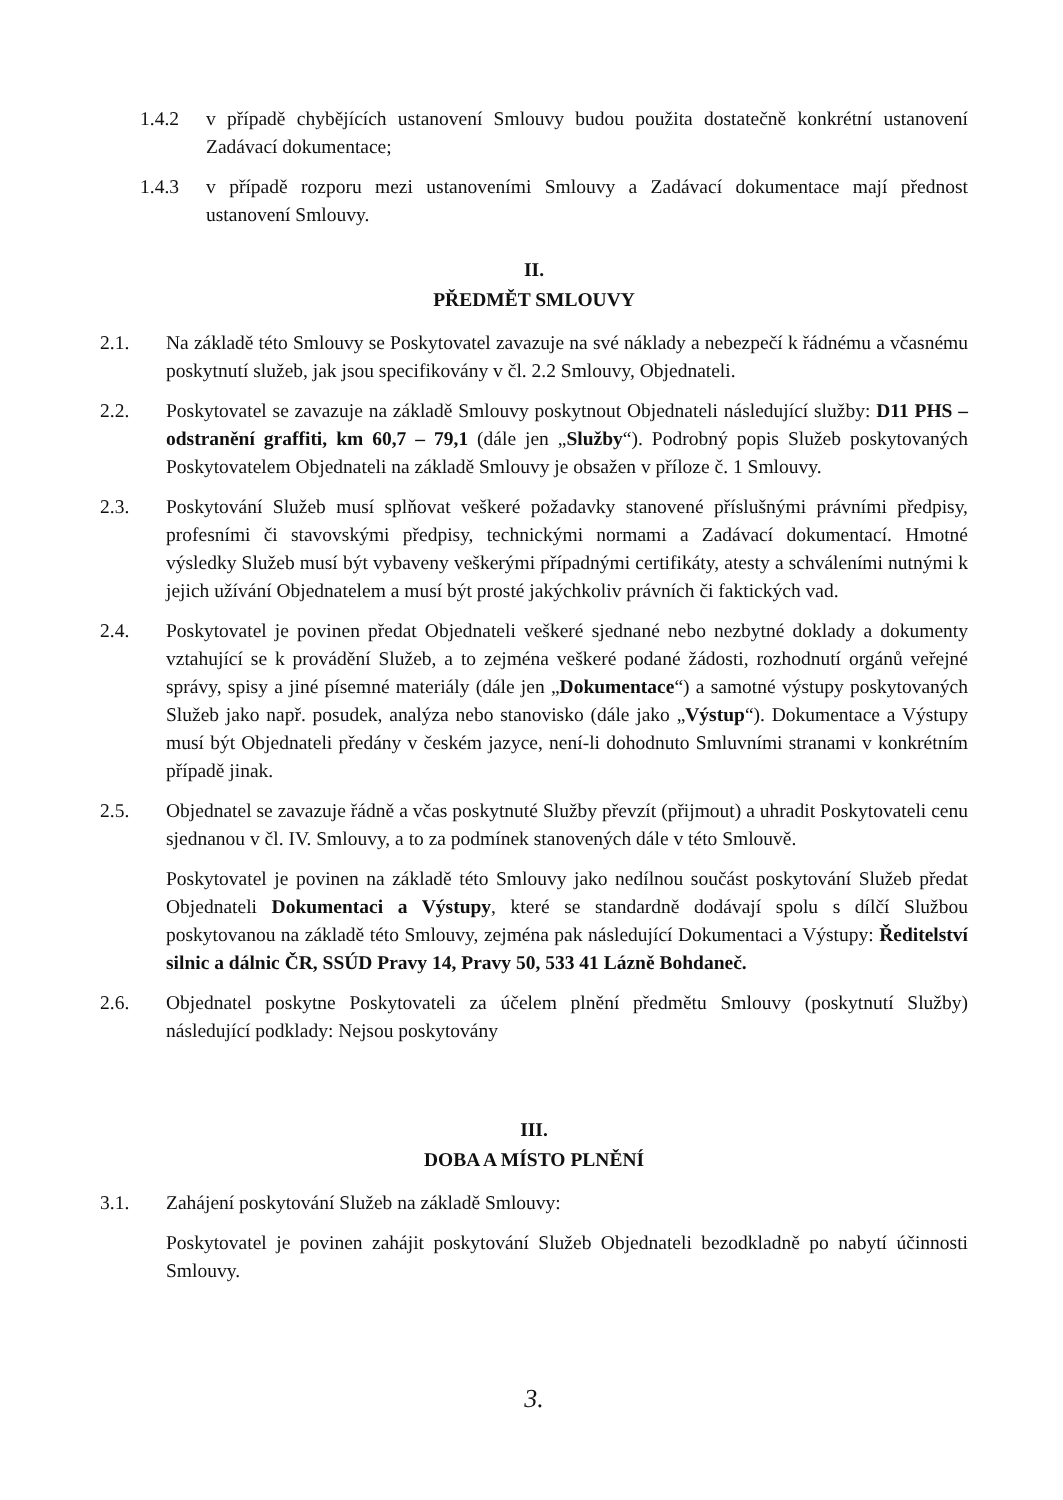1.4.2 v případě chybějících ustanovení Smlouvy budou použita dostatečně konkrétní ustanovení Zadávací dokumentace;
1.4.3 v případě rozporu mezi ustanoveními Smlouvy a Zadávací dokumentace mají přednost ustanovení Smlouvy.
II.
PŘEDMĚT SMLOUVY
2.1. Na základě této Smlouvy se Poskytovatel zavazuje na své náklady a nebezpečí k řádnému a včasnému poskytnutí služeb, jak jsou specifikovány v čl. 2.2 Smlouvy, Objednateli.
2.2. Poskytovatel se zavazuje na základě Smlouvy poskytnout Objednateli následující služby: D11 PHS – odstranění graffiti, km 60,7 – 79,1 (dále jen „Služby“). Podrobný popis Služeb poskytovaných Poskytovatelem Objednateli na základě Smlouvy je obsažen v příloze č. 1 Smlouvy.
2.3. Poskytování Služeb musí splňovat veškeré požadavky stanovené příslušnými právními předpisy, profesními či stavovskými předpisy, technickými normami a Zadávací dokumentací. Hmotné výsledky Služeb musí být vybaveny veškerými případnými certifikáty, atesty a schváleními nutnými k jejich užívání Objednatelem a musí být prosté jakýchkoliv právních či faktických vad.
2.4. Poskytovatel je povinen předat Objednateli veškeré sjednané nebo nezbytné doklady a dokumenty vztahující se k provádění Služeb, a to zejména veškeré podané žádosti, rozhodnutí orgánů veřejné správy, spisy a jiné písemné materiály (dále jen „Dokumentace“) a samotné výstupy poskytovaných Služeb jako např. posudek, analýza nebo stanovisko (dále jako „Výstup“). Dokumentace a Výstupy musí být Objednateli předány v českém jazyce, není-li dohodnuto Smluvními stranami v konkrétním případě jinak.
2.5. Objednatel se zavazuje řádně a včas poskytnuté Služby převzít (přijmout) a uhradit Poskytovateli cenu sjednanou v čl. IV. Smlouvy, a to za podmínek stanovených dále v této Smlouvě.
Poskytovatel je povinen na základě této Smlouvy jako nedílnou součást poskytování Služeb předat Objednateli Dokumentaci a Výstupy, které se standardně dodávají spolu s dílčí Službou poskytovanou na základě této Smlouvy, zejména pak následující Dokumentaci a Výstupy: Ředitelství silnic a dálnic ČR, SSÚD Pravy 14, Pravy 50, 533 41 Lázně Bohdaneč.
2.6. Objednatel poskytne Poskytovateli za účelem plnění předmětu Smlouvy (poskytnutí Služby) následující podklady: Nejsou poskytovány
III.
DOBA A MÍSTO PLNĚNÍ
3.1. Zahájení poskytování Služeb na základě Smlouvy:
Poskytovatel je povinen zahájit poskytování Služeb Objednateli bezodkladně po nabytí účinnosti Smlouvy.
3.